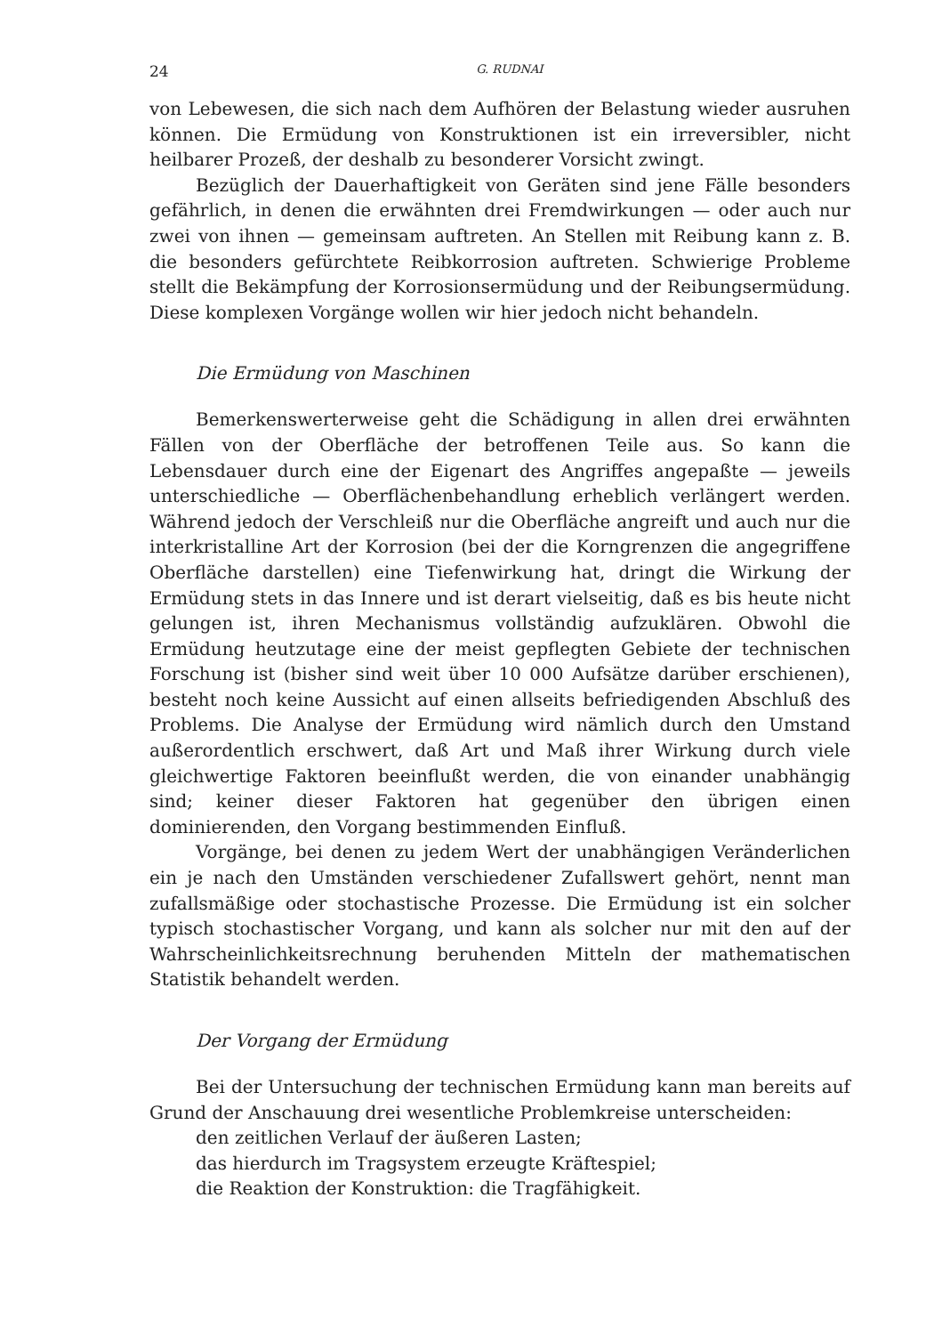24 G. RUDNAI
von Lebewesen, die sich nach dem Aufhören der Belastung wieder ausruhen können. Die Ermüdung von Konstruktionen ist ein irreversibler, nicht heilbarer Prozeß, der deshalb zu besonderer Vorsicht zwingt.
Bezüglich der Dauerhaftigkeit von Geräten sind jene Fälle besonders gefährlich, in denen die erwähnten drei Fremdwirkungen — oder auch nur zwei von ihnen — gemeinsam auftreten. An Stellen mit Reibung kann z. B. die besonders gefürchtete Reibkorrosion auftreten. Schwierige Probleme stellt die Bekämpfung der Korrosionsermüdung und der Reibungsermüdung. Diese komplexen Vorgänge wollen wir hier jedoch nicht behandeln.
Die Ermüdung von Maschinen
Bemerkenswerterweise geht die Schädigung in allen drei erwähnten Fällen von der Oberfläche der betroffenen Teile aus. So kann die Lebensdauer durch eine der Eigenart des Angriffes angepaßte — jeweils unterschiedliche — Oberflächenbehandlung erheblich verlängert werden. Während jedoch der Verschleiß nur die Oberfläche angreift und auch nur die interkristalline Art der Korrosion (bei der die Korngrenzen die angegriffene Oberfläche darstellen) eine Tiefenwirkung hat, dringt die Wirkung der Ermüdung stets in das Innere und ist derart vielseitig, daß es bis heute nicht gelungen ist, ihren Mechanismus vollständig aufzuklären. Obwohl die Ermüdung heutzutage eine der meist gepflegten Gebiete der technischen Forschung ist (bisher sind weit über 10 000 Aufsätze darüber erschienen), besteht noch keine Aussicht auf einen allseits befriedigenden Abschluß des Problems. Die Analyse der Ermüdung wird nämlich durch den Umstand außerordentlich erschwert, daß Art und Maß ihrer Wirkung durch viele gleichwertige Faktoren beeinflußt werden, die von einander unabhängig sind; keiner dieser Faktoren hat gegenüber den übrigen einen dominierenden, den Vorgang bestimmenden Einfluß.
Vorgänge, bei denen zu jedem Wert der unabhängigen Veränderlichen ein je nach den Umständen verschiedener Zufallswert gehört, nennt man zufallsmäßige oder stochastische Prozesse. Die Ermüdung ist ein solcher typisch stochastischer Vorgang, und kann als solcher nur mit den auf der Wahrscheinlichkeitsrechnung beruhenden Mitteln der mathematischen Statistik behandelt werden.
Der Vorgang der Ermüdung
Bei der Untersuchung der technischen Ermüdung kann man bereits auf Grund der Anschauung drei wesentliche Problemkreise unterscheiden:
den zeitlichen Verlauf der äußeren Lasten;
das hierdurch im Tragsystem erzeugte Kräftespiel;
die Reaktion der Konstruktion: die Tragfähigkeit.